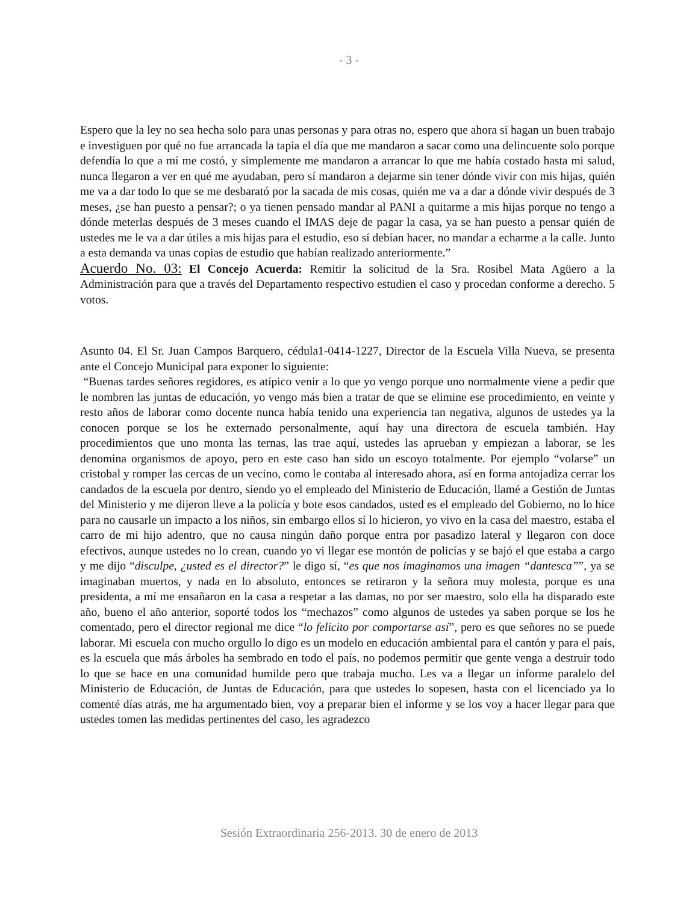- 3 -
Espero que la ley no sea hecha solo para unas personas y para otras no, espero que ahora si hagan un buen trabajo e investiguen por qué no fue arrancada la tapia el día que me mandaron a sacar como una delincuente solo porque defendía lo que a mí me costó, y simplemente me mandaron a arrancar lo que me había costado hasta mi salud, nunca llegaron a ver en qué me ayudaban, pero sí mandaron a dejarme sin tener dónde vivir con mis hijas, quién me va a dar todo lo que se me desbarató por la sacada de mis cosas, quién me va a dar a dónde vivir después de 3 meses, ¿se han puesto a pensar?; o ya tienen pensado mandar al PANI a quitarme a mis hijas porque no tengo a dónde meterlas después de 3 meses cuando el IMAS deje de pagar la casa, ya se han puesto a pensar quién de ustedes me le va a dar útiles a mis hijas para el estudio, eso sí debían hacer, no mandar a echarme a la calle. Junto a esta demanda va unas copias de estudio que habían realizado anteriormente.”
Acuerdo No. 03: El Concejo Acuerda: Remitir la solicitud de la Sra. Rosibel Mata Agüero a la Administración para que a través del Departamento respectivo estudien el caso y procedan conforme a derecho. 5 votos.
Asunto 04. El Sr. Juan Campos Barquero, cédula1-0414-1227, Director de la Escuela Villa Nueva, se presenta ante el Concejo Municipal para exponer lo siguiente:
“Buenas tardes señores regidores, es atípico venir a lo que yo vengo porque uno normalmente viene a pedir que le nombren las juntas de educación, yo vengo más bien a tratar de que se elimine ese procedimiento, en veinte y resto años de laborar como docente nunca había tenido una experiencia tan negativa, algunos de ustedes ya la conocen porque se los he externado personalmente, aquí hay una directora de escuela también. Hay procedimientos que uno monta las ternas, las trae aquí, ustedes las aprueban y empiezan a laborar, se les denomina organismos de apoyo, pero en este caso han sido un escoyo totalmente. Por ejemplo “volarse” un cristobal y romper las cercas de un vecino, como le contaba al interesado ahora, así en forma antojadiza cerrar los candados de la escuela por dentro, siendo yo el empleado del Ministerio de Educación, llamé a Gestión de Juntas del Ministerio y me dijeron lleve a la policía y bote esos candados, usted es el empleado del Gobierno, no lo hice para no causarle un impacto a los niños, sin embargo ellos sí lo hicieron, yo vivo en la casa del maestro, estaba el carro de mi hijo adentro, que no causa ningún daño porque entra por pasadizo lateral y llegaron con doce efectivos, aunque ustedes no lo crean, cuando yo vi llegar ese montón de policías y se bajó el que estaba a cargo y me dijo “disculpe, ¿usted es el director?” le digo sí, “es que nos imaginamos una imagen “dantesca””, ya se imaginaban muertos, y nada en lo absoluto, entonces se retiraron y la señora muy molesta, porque es una presidenta, a mí me ensañaron en la casa a respetar a las damas, no por ser maestro, solo ella ha disparado este año, bueno el año anterior, soporté todos los “mechazos” como algunos de ustedes ya saben porque se los he comentado, pero el director regional me dice “lo felicito por comportarse así”, pero es que señores no se puede laborar. Mi escuela con mucho orgullo lo digo es un modelo en educación ambiental para el cantón y para el país, es la escuela que más árboles ha sembrado en todo el país, no podemos permitir que gente venga a destruir todo lo que se hace en una comunidad humilde pero que trabaja mucho. Les va a llegar un informe paralelo del Ministerio de Educación, de Juntas de Educación, para que ustedes lo sopesen, hasta con el licenciado ya lo comenté días atrás, me ha argumentado bien, voy a preparar bien el informe y se los voy a hacer llegar para que ustedes tomen las medidas pertinentes del caso, les agradezco
Sesión Extraordinaria 256-2013. 30 de enero de 2013